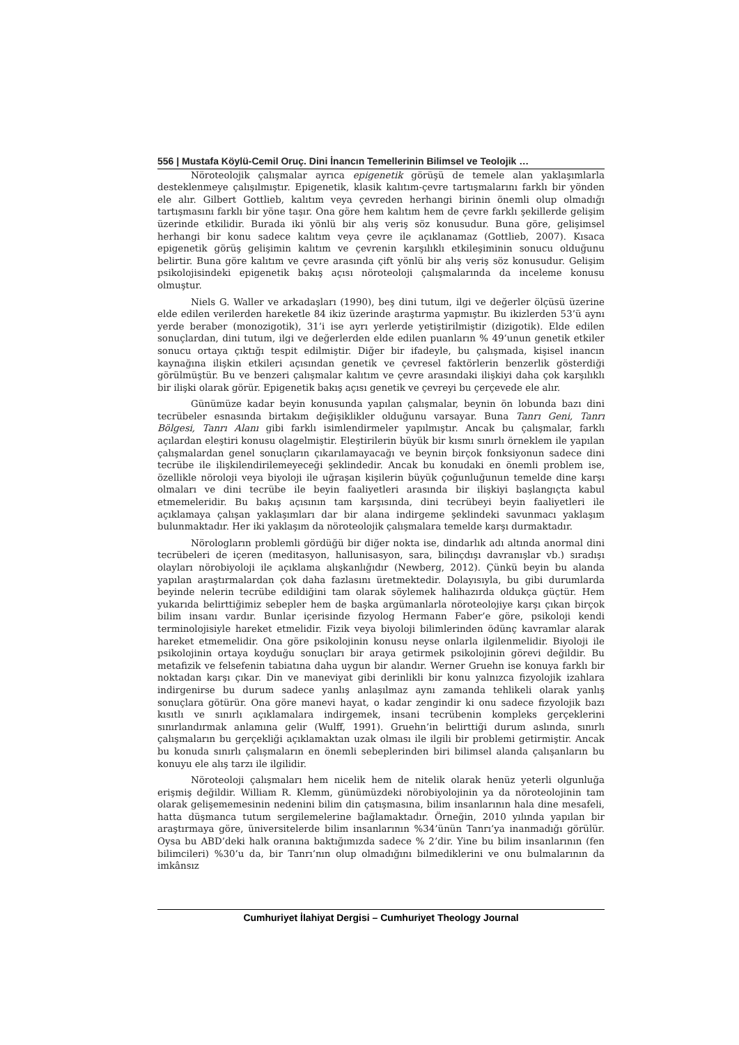556 | Mustafa Köylü-Cemil Oruç. Dini İnancın Temellerinin Bilimsel ve Teolojik …
Nöroteolojik çalışmalar ayrıca epigenetik görüşü de temele alan yaklaşımlarla desteklenmeye çalışılmıştır. Epigenetik, klasik kalıtım-çevre tartışmalarını farklı bir yönden ele alır. Gilbert Gottlieb, kalıtım veya çevreden herhangi birinin önemli olup olmadığı tartışmasını farklı bir yöne taşır. Ona göre hem kalıtım hem de çevre farklı şekillerde gelişim üzerinde etkilidir. Burada iki yönlü bir alış veriş söz konusudur. Buna göre, gelişimsel herhangi bir konu sadece kalıtım veya çevre ile açıklanamaz (Gottlieb, 2007). Kısaca epigenetik görüş gelişimin kalıtım ve çevrenin karşılıklı etkileşiminin sonucu olduğunu belirtir. Buna göre kalıtım ve çevre arasında çift yönlü bir alış veriş söz konusudur. Gelişim psikolojisindeki epigenetik bakış açısı nöroteoloji çalışmalarında da inceleme konusu olmuştur.
Niels G. Waller ve arkadaşları (1990), beş dini tutum, ilgi ve değerler ölçüsü üzerine elde edilen verilerden hareketle 84 ikiz üzerinde araştırma yapmıştır. Bu ikizlerden 53’ü aynı yerde beraber (monozigotik), 31’i ise ayrı yerlerde yetiştirilmiştir (dizigotik). Elde edilen sonuçlardan, dini tutum, ilgi ve değerlerden elde edilen puanların % 49’unun genetik etkiler sonucu ortaya çıktığı tespit edilmiştir. Diğer bir ifadeyle, bu çalışmada, kişisel inancın kaynağına ilişkin etkileri açısından genetik ve çevresel faktörlerin benzerlik gösterdiği görülmüştür. Bu ve benzeri çalışmalar kalıtım ve çevre arasındaki ilişkiyi daha çok karşılıklı bir ilişki olarak görür. Epigenetik bakış açısı genetik ve çevreyi bu çerçevede ele alır.
Günümüze kadar beyin konusunda yapılan çalışmalar, beynin ön lobunda bazı dini tecrübeler esnasında birtakım değişiklikler olduğunu varsayar. Buna Tanrı Geni, Tanrı Bölgesi, Tanrı Alanı gibi farklı isimlendirmeler yapılmıştır. Ancak bu çalışmalar, farklı açılardan eleştiri konusu olagelmiştir. Eleştirilerin büyük bir kısmı sınırlı örneklem ile yapılan çalışmalardan genel sonuçların çıkarılamayacağı ve beynin birçok fonksiyonun sadece dini tecrübe ile ilişkilendirilemeyeceği şeklindedir. Ancak bu konudaki en önemli problem ise, özellikle nöroloji veya biyoloji ile uğraşan kişilerin büyük çoğunluğunun temelde dine karşı olmaları ve dini tecrübe ile beyin faaliyetleri arasında bir ilişkiyi başlangıçta kabul etmemeleridir. Bu bakış açısının tam karşısında, dini tecrübeyi beyin faaliyetleri ile açıklamaya çalışan yaklaşımları dar bir alana indirgeme şeklindeki savunmacı yaklaşım bulunmaktadır. Her iki yaklaşım da nöroteolojik çalışmalara temelde karşı durmaktadır.
Nörologların problemli gördüğü bir diğer nokta ise, dindarlık adı altında anormal dini tecrübeleri de içeren (meditasyon, hallunisasyon, sara, bilinçdışı davranışlar vb.) sıradışı olayları nörobiyoloji ile açıklama alışkanlığıdır (Newberg, 2012). Çünkü beyin bu alanda yapılan araştırmalardan çok daha fazlasını üretmektedir. Dolayısıyla, bu gibi durumlarda beyinde nelerin tecrübe edildiğini tam olarak söylemek halihazırda oldukça güçtür. Hem yukarıda belirttiğimiz sebepler hem de başka argümanlarla nöroteolojiye karşı çıkan birçok bilim insanı vardır. Bunlar içerisinde fizyolog Hermann Faber’e göre, psikoloji kendi terminolojisiyle hareket etmelidir. Fizik veya biyoloji bilimlerinden ödünç kavramlar alarak hareket etmemelidir. Ona göre psikolojinin konusu neyse onlarla ilgilenmelidir. Biyoloji ile psikolojinin ortaya koyduğu sonuçları bir araya getirmek psikolojinin görevi değildir. Bu metafizik ve felsefenin tabiatına daha uygun bir alandır. Werner Gruehn ise konuya farklı bir noktadan karşı çıkar. Din ve maneviyat gibi derinlikli bir konu yalnızca fizyolojik izahlara indirgenirse bu durum sadece yanlış anlaşılmaz aynı zamanda tehlikeli olarak yanlış sonuçlara götürür. Ona göre manevi hayat, o kadar zengindir ki onu sadece fizyolojik bazı kısıtlı ve sınırlı açıklamalara indirgemek, insani tecrübenin kompleks gerçeklerini sınırlandırmak anlamına gelir (Wulff, 1991). Gruehn’in belirttiği durum aslında, sınırlı çalışmaların bu gerçekliği açıklamaktan uzak olması ile ilgili bir problemi getirmiştir. Ancak bu konuda sınırlı çalışmaların en önemli sebeplerinden biri bilimsel alanda çalışanların bu konuyu ele alış tarzı ile ilgilidir.
Nöroteoloji çalışmaları hem nicelik hem de nitelik olarak henüz yeterli olgunluğa erişmiş değildir. William R. Klemm, günümüzdeki nörobiyolojinin ya da nöroteolojinin tam olarak gelişememesinin nedenini bilim din çatışmasına, bilim insanlarının hala dine mesafeli, hatta düşmanca tutum sergilemelerine bağlamaktadır. Örneğin, 2010 yılında yapılan bir araştırmaya göre, üniversitelerde bilim insanlarının %34’ünün Tanrı’ya inanmadığı görülür. Oysa bu ABD’deki halk oranına baktığımızda sadece % 2’dir. Yine bu bilim insanlarının (fen bilimcileri) %30’u da, bir Tanrı’nın olup olmadığını bilmediklerini ve onu bulmalarının da imkânsız
Cumhuriyet İlahiyat Dergisi – Cumhuriyet Theology Journal